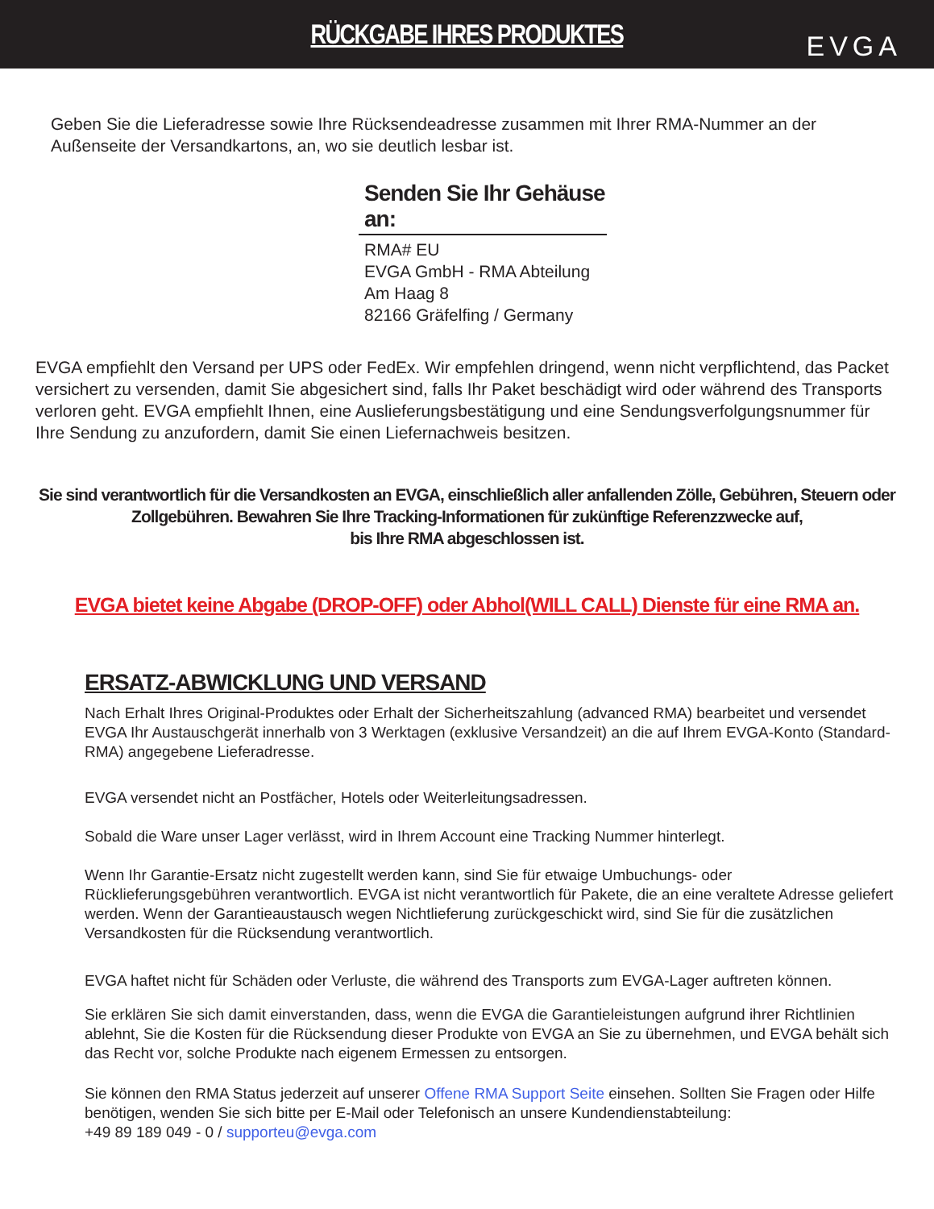RÜCKGABE IHRES PRODUKTES
EVGA
Geben Sie die Lieferadresse sowie Ihre Rücksendeadresse zusammen mit Ihrer RMA-Nummer an der Außenseite der Versandkartons, an, wo sie deutlich lesbar ist.
Senden Sie Ihr Gehäuse an:
RMA# EU
EVGA GmbH - RMA Abteilung
Am Haag 8
82166 Gräfelfing / Germany
EVGA empfiehlt den Versand per UPS oder FedEx. Wir empfehlen dringend, wenn nicht verpflichtend, das Packet versichert zu versenden, damit Sie abgesichert sind, falls Ihr Paket beschädigt wird oder während des Transports verloren geht. EVGA empfiehlt Ihnen, eine Auslieferungsbestätigung und eine Sendungsverfolgungsnummer für Ihre Sendung zu anzufordern, damit Sie einen Liefernachweis besitzen.
Sie sind verantwortlich für die Versandkosten an EVGA, einschließlich aller anfallenden Zölle, Gebühren, Steuern oder Zollgebühren. Bewahren Sie Ihre Tracking-Informationen für zukünftige Referenzzwecke auf,
bis Ihre RMA abgeschlossen ist.
EVGA bietet keine Abgabe (DROP-OFF) oder Abhol(WILL CALL) Dienste für eine RMA an.
ERSATZ-ABWICKLUNG UND VERSAND
Nach Erhalt Ihres Original-Produktes oder Erhalt der Sicherheitszahlung (advanced RMA) bearbeitet und versendet EVGA Ihr Austauschgerät innerhalb von 3 Werktagen (exklusive Versandzeit) an die auf Ihrem EVGA-Konto (Standard-RMA) angegebene Lieferadresse.
EVGA versendet nicht an Postfächer, Hotels oder Weiterleitungsadressen.
Sobald die Ware unser Lager verlässt, wird in Ihrem Account eine Tracking Nummer hinterlegt.
Wenn Ihr Garantie-Ersatz nicht zugestellt werden kann, sind Sie für etwaige Umbuchungs- oder Rücklieferungsgebühren verantwortlich. EVGA ist nicht verantwortlich für Pakete, die an eine veraltete Adresse geliefert werden. Wenn der Garantieaustausch wegen Nichtlieferung zurückgeschickt wird, sind Sie für die zusätzlichen Versandkosten für die Rücksendung verantwortlich.
EVGA haftet nicht für Schäden oder Verluste, die während des Transports zum EVGA-Lager auftreten können.
Sie erklären Sie sich damit einverstanden, dass, wenn die EVGA die Garantieleistungen aufgrund ihrer Richtlinien ablehnt, Sie die Kosten für die Rücksendung dieser Produkte von EVGA an Sie zu übernehmen, und EVGA behält sich das Recht vor, solche Produkte nach eigenem Ermessen zu entsorgen.
Sie können den RMA Status jederzeit auf unserer Offene RMA Support Seite einsehen. Sollten Sie Fragen oder Hilfe benötigen, wenden Sie sich bitte per E-Mail oder Telefonisch an unsere Kundendienstabteilung:
+49 89 189 049 - 0 / supporteu@evga.com